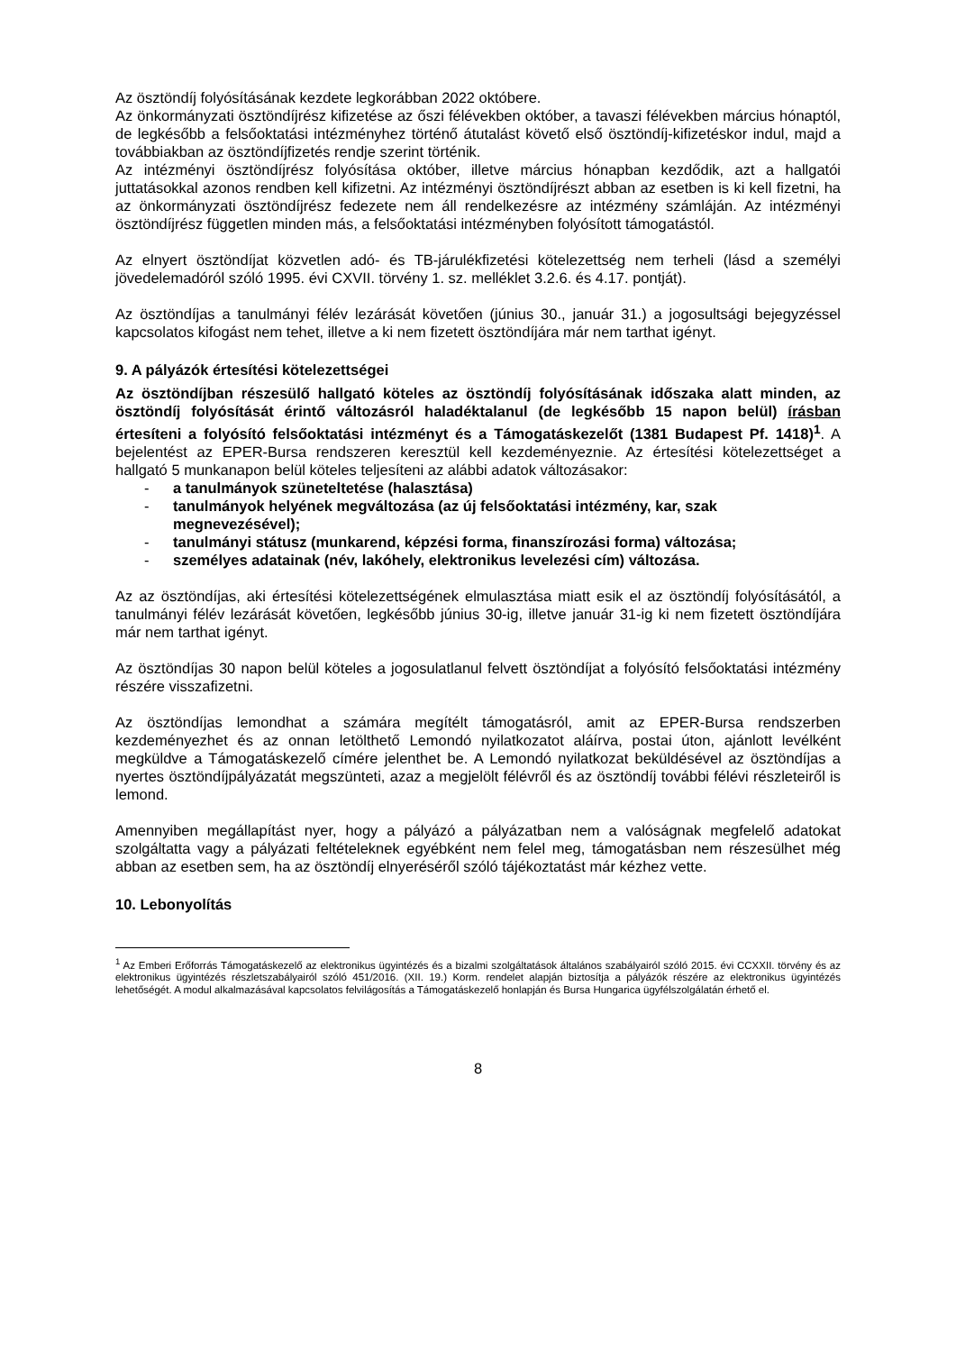Az ösztöndíj folyósításának kezdete legkorábban 2022 októbere.
Az önkormányzati ösztöndíjrész kifizetése az őszi félévekben október, a tavaszi félévekben március hónaptól, de legkésőbb a felsőoktatási intézményhez történő átutalást követő első ösztöndíj-kifizetéskor indul, majd a továbbiakban az ösztöndíjfizetés rendje szerint történik.
Az intézményi ösztöndíjrész folyósítása október, illetve március hónapban kezdődik, azt a hallgatói juttatásokkal azonos rendben kell kifizetni. Az intézményi ösztöndíjrészt abban az esetben is ki kell fizetni, ha az önkormányzati ösztöndíjrész fedezete nem áll rendelkezésre az intézmény számláján. Az intézményi ösztöndíjrész független minden más, a felsőoktatási intézményben folyósított támogatástól.
Az elnyert ösztöndíjat közvetlen adó- és TB-járulékfizetési kötelezettség nem terheli (lásd a személyi jövedelemadóról szóló 1995. évi CXVII. törvény 1. sz. melléklet 3.2.6. és 4.17. pontját).
Az ösztöndíjas a tanulmányi félév lezárását követően (június 30., január 31.) a jogosultsági bejegyzéssel kapcsolatos kifogást nem tehet, illetve a ki nem fizetett ösztöndíjára már nem tarthat igényt.
9. A pályázók értesítési kötelezettségei
Az ösztöndíjban részesülő hallgató köteles az ösztöndíj folyósításának időszaka alatt minden, az ösztöndíj folyósítását érintő változásról haladéktalanul (de legkésőbb 15 napon belül) írásban értesíteni a folyósító felsőoktatási intézményt és a Támogatáskezelőt (1381 Budapest Pf. 1418)<sup>1</sup>. A bejelentést az EPER-Bursa rendszeren keresztül kell kezdeményeznie. Az értesítési kötelezettséget a hallgató 5 munkanapon belül köteles teljesíteni az alábbi adatok változásakor:
- a tanulmányok szüneteltetése (halasztása)
- tanulmányok helyének megváltozása (az új felsőoktatási intézmény, kar, szak megnevezésével);
- tanulmányi státusz (munkarend, képzési forma, finanszírozási forma) változása;
- személyes adatainak (név, lakóhely, elektronikus levelezési cím) változása.
Az az ösztöndíjas, aki értesítési kötelezettségének elmulasztása miatt esik el az ösztöndíj folyósításától, a tanulmányi félév lezárását követően, legkésőbb június 30-ig, illetve január 31-ig ki nem fizetett ösztöndíjára már nem tarthat igényt.
Az ösztöndíjas 30 napon belül köteles a jogosulatlanul felvett ösztöndíjat a folyósító felsőoktatási intézmény részére visszafizetni.
Az ösztöndíjas lemondhat a számára megítélt támogatásról, amit az EPER-Bursa rendszerben kezdeményezhet és az onnan letölthető Lemondó nyilatkozatot aláírva, postai úton, ajánlott levélként megküldve a Támogatáskezelő címére jelenthet be. A Lemondó nyilatkozat beküldésével az ösztöndíjas a nyertes ösztöndíjpályázatát megszünteti, azaz a megjelölt félévről és az ösztöndíj további félévi részleteiről is lemond.
Amennyiben megállapítást nyer, hogy a pályázó a pályázatban nem a valóságnak megfelelő adatokat szolgáltatta vagy a pályázati feltételeknek egyébként nem felel meg, támogatásban nem részesülhet még abban az esetben sem, ha az ösztöndíj elnyeréséről szóló tájékoztatást már kézhez vette.
10. Lebonyolítás
<sup>1</sup> Az Emberi Erőforrás Támogatáskezelő az elektronikus ügyintézés és a bizalmi szolgáltatások általános szabályairól szóló 2015. évi CCXXII. törvény és az elektronikus ügyintézés részletszabályairól szóló 451/2016. (XII. 19.) Korm. rendelet alapján biztosítja a pályázók részére az elektronikus ügyintézés lehetőségét. A modul alkalmazásával kapcsolatos felvilágosítás a Támogatáskezelő honlapján és Bursa Hungarica ügyfélszolgálatán érhető el.
8